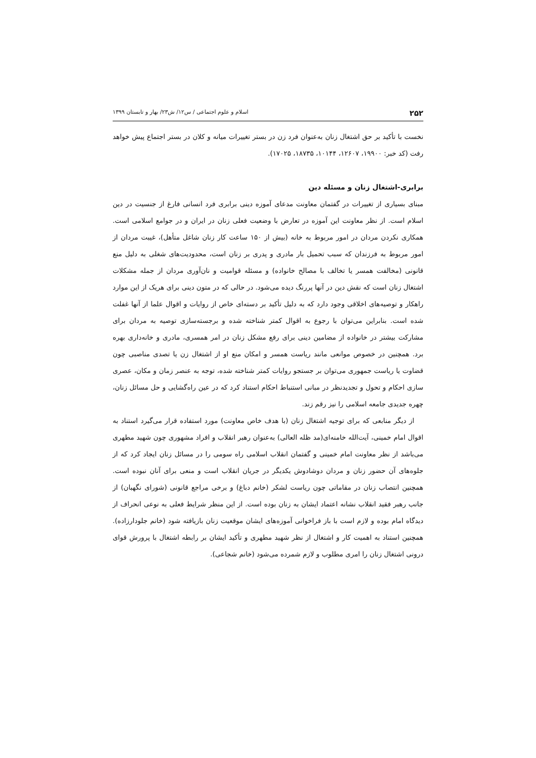۲۵۲ اسلام و علوم اجتماعی / س۱۲/ ش۲۳/ بهار و تابستان ۱۳۹۹
نخست با تأکید بر حق اشتغال زنان به‌عنوان فرد زن در بستر تغییرات میانه و کلان در بستر اجتماع پیش خواهد رفت (کد خبر: ۱۹۹۰۰، ۱۲۶۰۷، ۱۰۱۴۴، ۱۸۷۳۵، ۱۷۰۲۵).
برابری-اشتغال زنان و مسئله دین
مبنای بسیاری از تغییرات در گفتمان معاونت مدعای آموزه دینی برابری فرد انسانی فارغ از جنسیت در دین اسلام است. از نظر معاونت این آموزه در تعارض با وضعیت فعلی زنان در ایران و در جوامع اسلامی است. همکاری نکردن مردان در امور مربوط به خانه (بیش از ۱۵۰ ساعت کار زنان شاغل متأهل)، غیبت مردان از امور مربوط به فرزندان که سبب تحمیل بار مادری و پدری بر زنان است، محدودیت‌های شغلی به دلیل منع قانونی (مخالفت همسر یا تخالف با مصالح خانواده) و مسئله قوامیت و نان‌آوری مردان از جمله مشکلات اشتغال زنان است که نقش دین در آنها پررنگ دیده می‌شود. در حالی که در متون دینی برای هریک از این موارد راهکار و توصیه‌های اخلاقی وجود دارد که به دلیل تأکید بر دسته‌ای خاص از روایات و اقوال علما از آنها غفلت شده است. بنابراین می‌توان با رجوع به اقوال کمتر شناخته شده و برجسته‌سازی توصیه به مردان برای مشارکت بیشتر در خانواده از مضامین دینی برای رفع مشکل زنان در امر همسری، مادری و خانه‌داری بهره برد. همچنین در خصوص موانعی مانند ریاست همسر و امکان منع او از اشتغال زن یا تصدی مناصبی چون قضاوت یا ریاست جمهوری می‌توان بر جستجو روایات کمتر شناخته شده، توجه به عنصر زمان و مکان، عصری سازی احکام و تحول و تجدیدنظر در مبانی استنباط احکام استناد کرد که در عین راه‌گشایی و حل مسائل زنان، چهره جدیدی جامعه اسلامی را نیز رقم زند.
از دیگر منابعی که برای توجیه اشتغال زنان (با هدف خاص معاونت) مورد استفاده قرار می‌گیرد استناد به اقوال امام خمینی، آیت‌الله خامنه‌ای(مد ظله العالی) به‌عنوان رهبر انقلاب و افراد مشهوری چون شهید مطهری می‌باشد از نظر معاونت امام خمینی و گفتمان انقلاب اسلامی راه سومی را در مسائل زنان ایجاد کرد که از جلوه‌های آن حضور زنان و مردان دوشادوش یکدیگر در جریان انقلاب است و منعی برای آنان نبوده است. همچنین انتصاب زنان در مقاماتی چون ریاست لشکر (خانم دباغ) و برخی مراجع قانونی (شورای نگهبان) از جانب رهبر فقید انقلاب نشانه اعتماد ایشان به زنان بوده است. از این منظر شرایط فعلی به نوعی انحراف از دیدگاه امام بوده و لازم است با باز فراخوانی آموزه‌های ایشان موقعیت زنان بازیافته شود (خانم جلودارزاده). همچنین استناد به اهمیت کار و اشتغال از نظر شهید مطهری و تأکید ایشان بر رابطه اشتغال با پرورش قوای درونی اشتغال زنان را امری مطلوب و لازم شمرده می‌شود (خانم شجاعی).